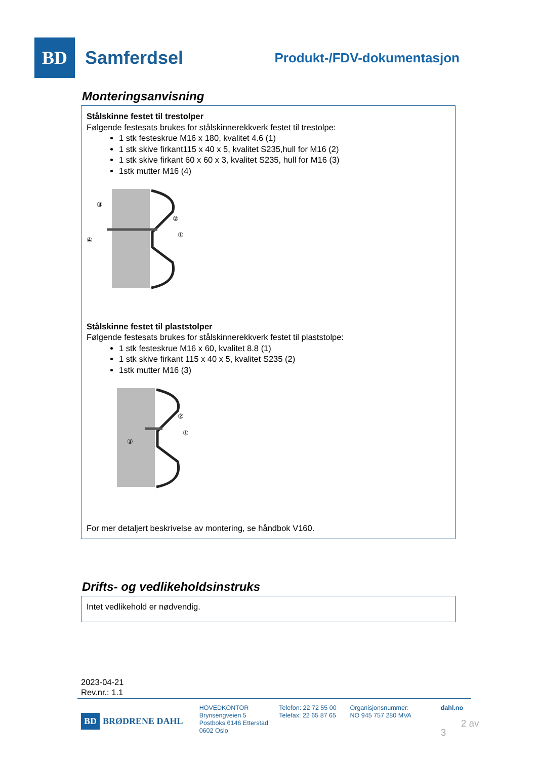BD
Samferdsel
Produkt-/FDV-dokumentasjon
Monteringsanvisning
Stålskinne festet til trestolper
Følgende festesats brukes for stålskinnerekkverk festet til trestolpe:
1 stk festeskrue M16 x 180, kvalitet 4.6 (1)
1 stk skive firkant115 x 40 x 5, kvalitet S235,hull for M16 (2)
1 stk skive firkant 60 x 60 x 3, kvalitet S235, hull for M16 (3)
1stk mutter M16 (4)
③
②
①
④
Stålskinne festet til plaststolper
Følgende festesats brukes for stålskinnerekkverk festet til plaststolpe:
1 stk festeskrue M16 x 60, kvalitet 8.8 (1)
1 stk skive firkant 115 x 40 x 5, kvalitet S235 (2)
1stk mutter M16 (3)
②
①
③
For mer detaljert beskrivelse av montering, se håndbok V160.
Drifts- og vedlikeholdsinstruks
Intet vedlikehold er nødvendig.
2023-04-21
Rev.nr.: 1.1
BD BRØDRENE DAHL
HOVEDKONTOR
Brynsengveien 5
Postboks 6146 Etterstad
0602 Oslo
Telefon: 22 72 55 00
Telefax: 22 65 87 65
Organisjonsnummer:
NO 945 757 280 MVA
dahl.no
2 av 3